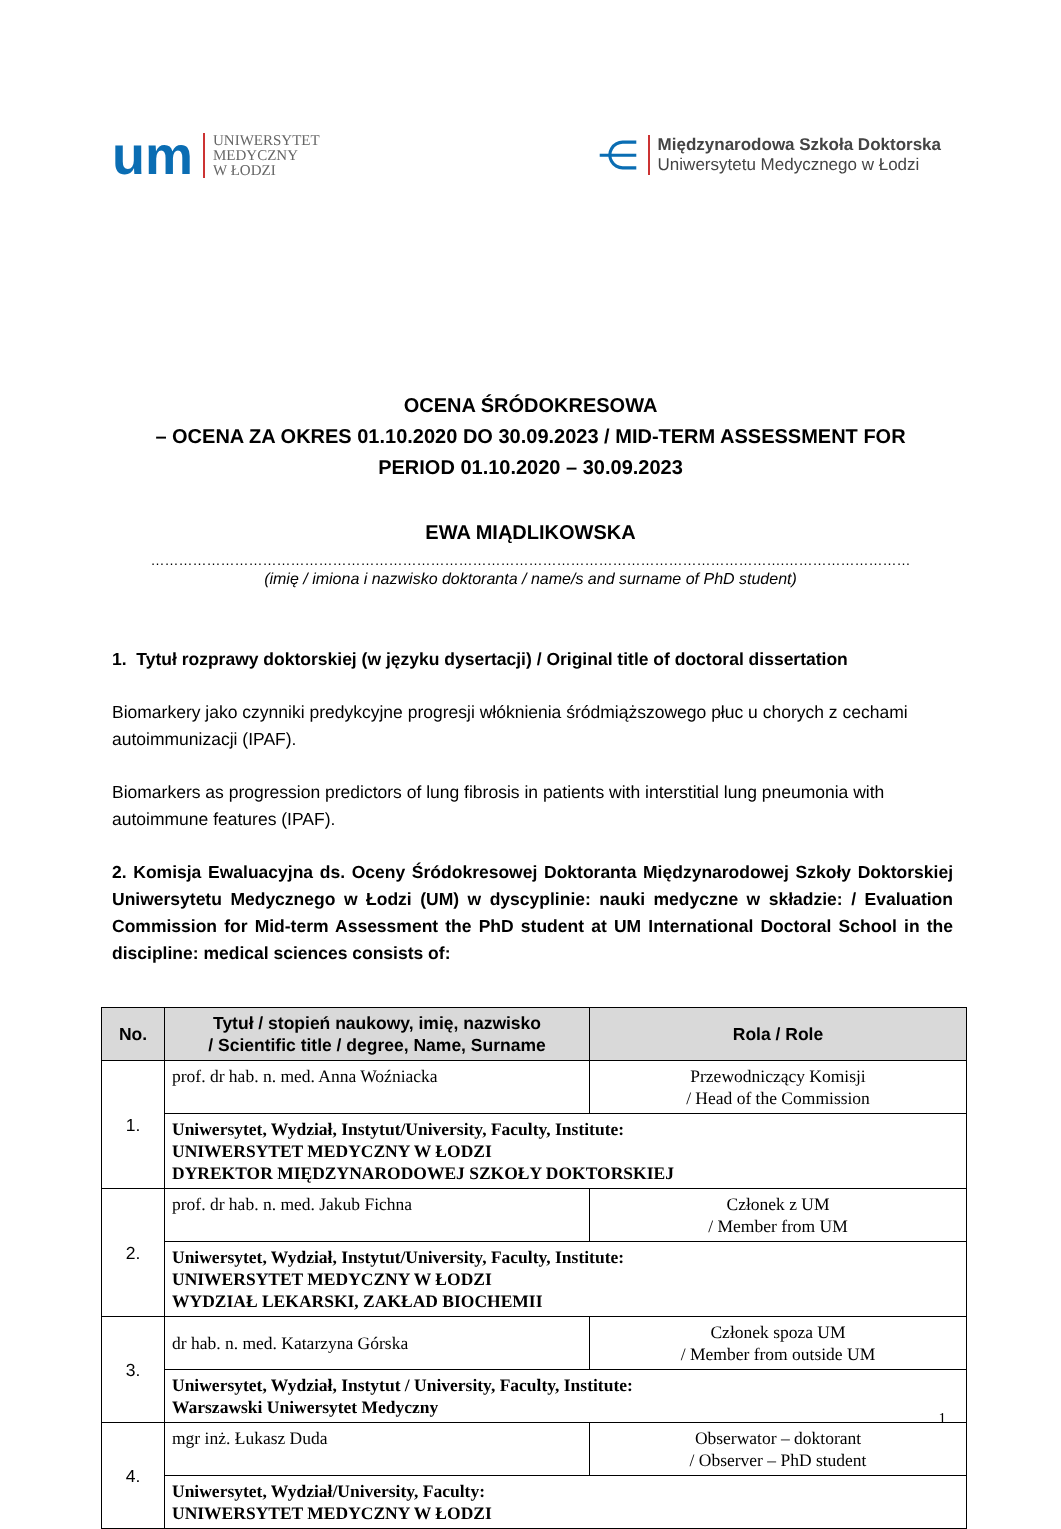um
UNIWERSYTET
MEDYCZNY
W ŁODZI
⋲
Międzynarodowa Szkoła Doktorska
Uniwersytetu Medycznego w Łodzi
OCENA ŚRÓDOKRESOWA
– OCENA ZA OKRES 01.10.2020 DO 30.09.2023 / MID-TERM ASSESSMENT FOR
PERIOD 01.10.2020 – 30.09.2023
EWA MIĄDLIKOWSKA
……………………………………………………………………………………………………………………….………………………
(imię / imiona i nazwisko doktoranta / name/s and surname of PhD student)
1. Tytuł rozprawy doktorskiej (w języku dysertacji) / Original title of doctoral dissertation
Biomarkery jako czynniki predykcyjne progresji włóknienia śródmiąższowego płuc u chorych z cechami autoimmunizacji (IPAF).
Biomarkers as progression predictors of lung fibrosis in patients with interstitial lung pneumonia with autoimmune features (IPAF).
2. Komisja Ewaluacyjna ds. Oceny Śródokresowej Doktoranta Międzynarodowej Szkoły Doktorskiej Uniwersytetu Medycznego w Łodzi (UM) w dyscyplinie: nauki medyczne w składzie: / Evaluation Commission for Mid-term Assessment the PhD student at UM International Doctoral School in the discipline: medical sciences consists of:
| No. | Tytuł / stopień naukowy, imię, nazwisko / Scientific title / degree, Name, Surname | Rola / Role |
| --- | --- | --- |
| 1. | prof. dr hab. n. med. Anna Woźniacka | Przewodniczący Komisji / Head of the Commission |
| | Uniwersytet, Wydział, Instytut/University, Faculty, Institute: UNIWERSYTET MEDYCZNY W ŁODZI DYREKTOR MIĘDZYNARODOWEJ SZKOŁY DOKTORSKIEJ | |
| 2. | prof. dr hab. n. med. Jakub Fichna | Członek z UM / Member from UM |
| | Uniwersytet, Wydział, Instytut/University, Faculty, Institute: UNIWERSYTET MEDYCZNY W ŁODZI WYDZIAŁ LEKARSKI, ZAKŁAD BIOCHEMII | |
| 3. | dr hab. n. med. Katarzyna Górska | Członek spoza UM / Member from outside UM |
| | Uniwersytet, Wydział, Instytut / University, Faculty, Institute: Warszawski Uniwersytet Medyczny | |
| 4. | mgr inż. Łukasz Duda | Obserwator – doktorant / Observer – PhD student |
| | Uniwersytet, Wydział/University, Faculty: UNIWERSYTET MEDYCZNY W ŁODZI | |
1